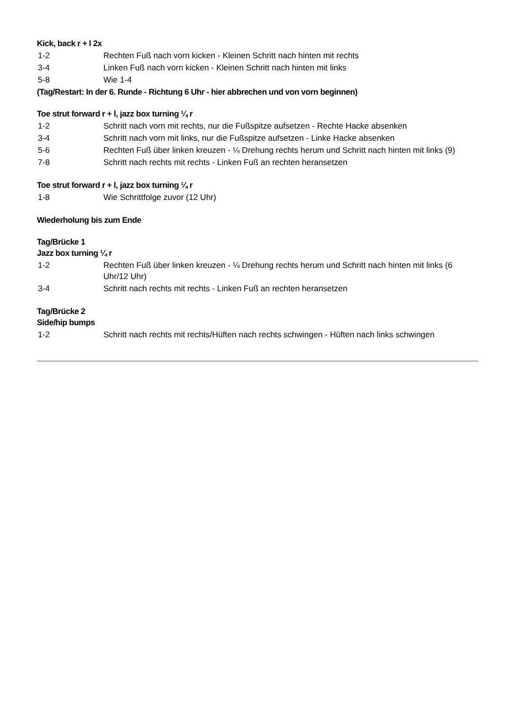Kick, back r + l 2x
1-2 Rechten Fuß nach vorn kicken - Kleinen Schritt nach hinten mit rechts
3-4 Linken Fuß nach vorn kicken - Kleinen Schritt nach hinten mit links
5-8 Wie 1-4
(Tag/Restart: In der 6. Runde - Richtung 6 Uhr - hier abbrechen und von vorn beginnen)
Toe strut forward r + l, jazz box turning ¼ r
1-2 Schritt nach vorn mit rechts, nur die Fußspitze aufsetzen - Rechte Hacke absenken
3-4 Schritt nach vorn mit links, nur die Fußspitze aufsetzen - Linke Hacke absenken
5-6 Rechten Fuß über linken kreuzen - ¼ Drehung rechts herum und Schritt nach hinten mit links (9)
7-8 Schritt nach rechts mit rechts - Linken Fuß an rechten heransetzen
Toe strut forward r + l, jazz box turning ¼ r
1-8 Wie Schrittfolge zuvor (12 Uhr)
Wiederholung bis zum Ende
Tag/Brücke 1
Jazz box turning ¼ r
1-2 Rechten Fuß über linken kreuzen - ¼ Drehung rechts herum und Schritt nach hinten mit links (6 Uhr/12 Uhr)
3-4 Schritt nach rechts mit rechts - Linken Fuß an rechten heransetzen
Tag/Brücke 2
Side/hip bumps
1-2 Schritt nach rechts mit rechts/Hüften nach rechts schwingen - Hüften nach links schwingen